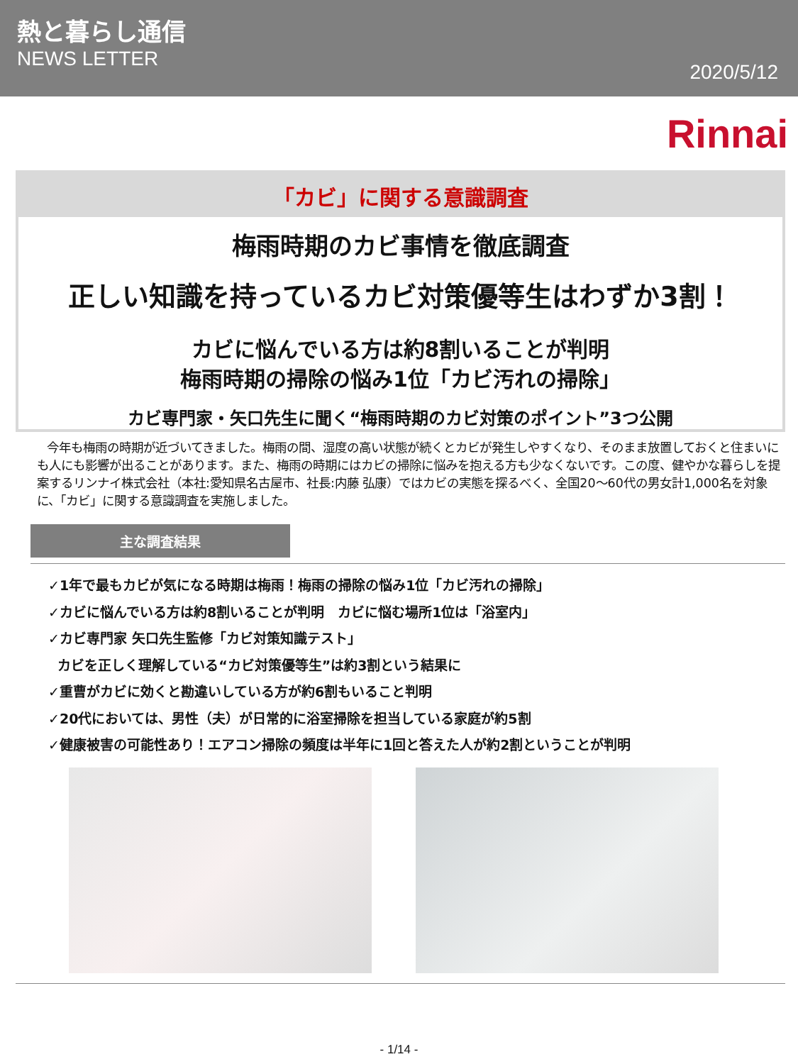熱と暮らし通信
NEWS LETTER
2020/5/12
Rinnai
「カビ」に関する意識調査
梅雨時期のカビ事情を徹底調査
正しい知識を持っているカビ対策優等生はわずか3割！
カビに悩んでいる方は約8割いることが判明
梅雨時期の掃除の悩み1位「カビ汚れの掃除」
カビ専門家・矢口先生に聞く“梅雨時期のカビ対策のポイント”3つ公開
今年も梅雨の時期が近づいてきました。梅雨の間、湿度の高い状態が続くとカビが発生しやすくなり、そのまま放置しておくと住まいにも人にも影響が出ることがあります。また、梅雨の時期にはカビの掃除に悩みを抱える方も少なくないです。この度、健やかな暮らしを提案するリンナイ株式会社（本社:愛知県名古屋市、社長:内藤 弘康）ではカビの実態を探るべく、全国20～60代の男女計1,000名を対象に、「カビ」に関する意識調査を実施しました。
主な調査結果
✓1年で最もカビが気になる時期は梅雨！梅雨の掃除の悩み1位「カビ汚れの掃除」
✓カビに悩んでいる方は約8割いることが判明　カビに悩む場所1位は「浴室内」
✓カビ専門家 矢口先生監修「カビ対策知識テスト」
カビを正しく理解している“カビ対策優等生”は約3割という結果に
✓重曹がカビに効くと勘違いしている方が約6割もいること判明
✓20代においては、男性（夫）が日常的に浴室掃除を担当している家庭が約5割
✓健康被害の可能性あり！エアコン掃除の頻度は半年に1回と答えた人が約2割ということが判明
- 1/14 -